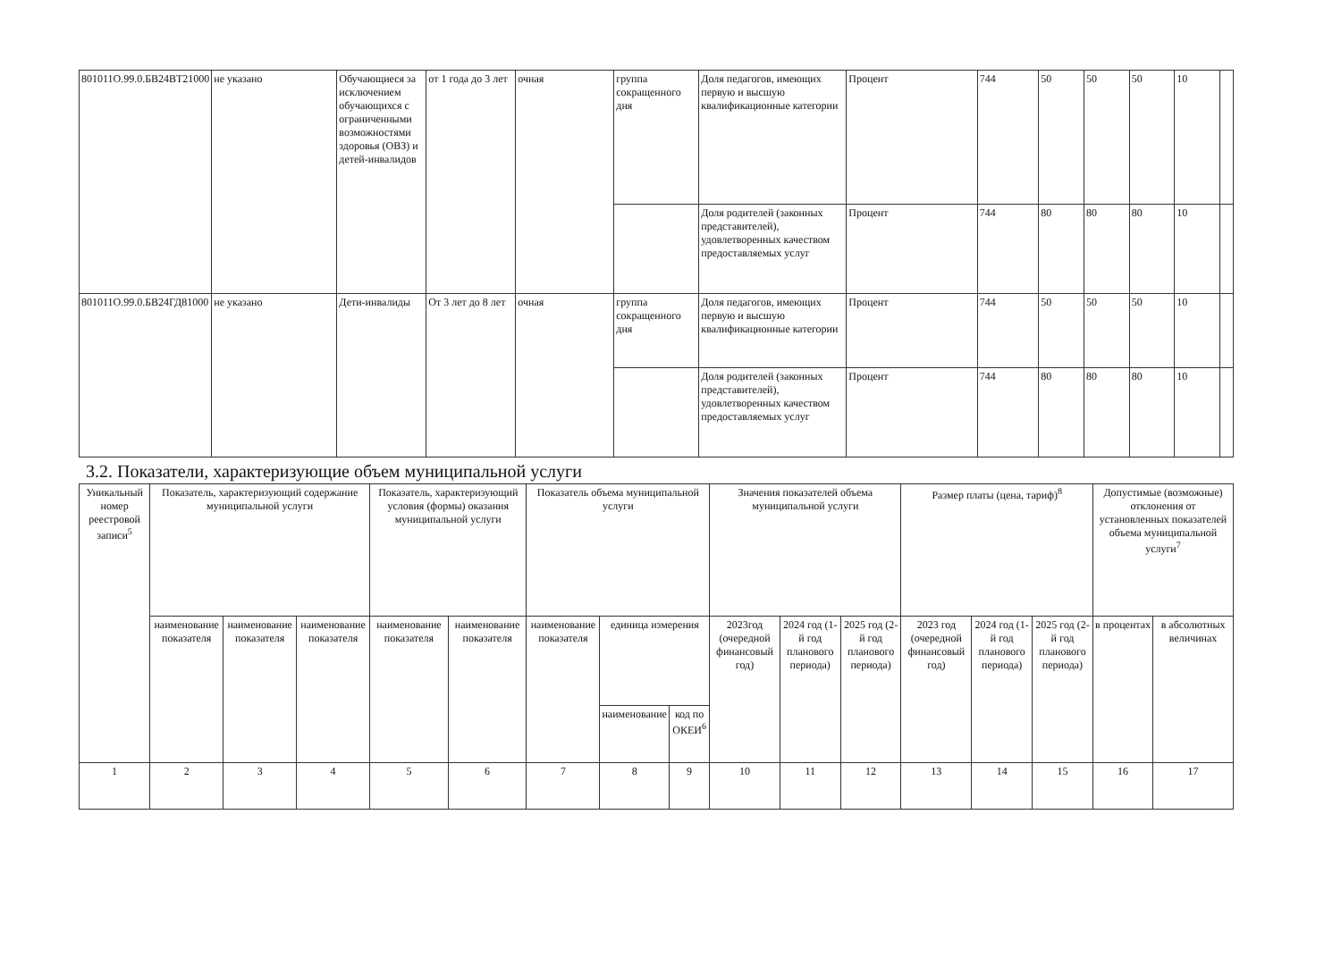| 801011О.99.0.БВ24ВТ21000 | не указано | Обучающиеся за исключением обучающихся с ограниченными возможностями здоровья (ОВЗ) и детей-инвалидов | от 1 года до 3 лет | очная | группа сокращенного дня | Доля педагогов, имеющих первую и высшую квалификационные категории | Процент | 744 | 50 | 50 | 50 | 10 | |
| | | | | | | Доля родителей (законных представителей), удовлетворенных качеством предоставляемых услуг | Процент | 744 | 80 | 80 | 80 | 10 | |
| 801011О.99.0.БВ24ГД81000 | не указано | Дети-инвалиды | От 3 лет до 8 лет | очная | группа сокращенного дня | Доля педагогов, имеющих первую и высшую квалификационные категории | Процент | 744 | 50 | 50 | 50 | 10 | |
| | | | | | | Доля родителей (законных представителей), удовлетворенных качеством предоставляемых услуг | Процент | 744 | 80 | 80 | 80 | 10 | |
3.2. Показатели, характеризующие объем муниципальной услуги
| Уникальный номер реестровой записи<sup>5</sup> | Показатель, характеризующий содержание муниципальной услуги | | | Показатель, характеризующий условия (формы) оказания муниципальной услуги | | Показатель объема муниципальной услуги | | | Значения показателей объема муниципальной услуги | | | Размер платы (цена, тариф)<sup>8</sup> | | | Допустимые (возможные) отклонения от установленных показателей объема муниципальной услуги<sup>7</sup> | |
| --- | --- | --- | --- | --- | --- | --- | --- | --- | --- | --- | --- | --- | --- | --- | --- | --- |
| | наименование показателя | наименование показателя | наименование показателя | наименование показателя | наименование показателя | наименование показателя | единица измерения | | 2023год (очередной финансовый год) | 2024 год (1-й год планового периода) | 2025 год (2-й год планового периода) | 2023 год (очередной финансовый год) | 2024 год (1-й год планового периода) | 2025 год (2-й год планового периода) | в процентах | в абсолютных величинах |
| | | | | | | | наименование | код по ОКЕИ<sup>6</sup> | | | | | | | | |
| 1 | 2 | 3 | 4 | 5 | 6 | 7 | 8 | 9 | 10 | 11 | 12 | 13 | 14 | 15 | 16 | 17 |